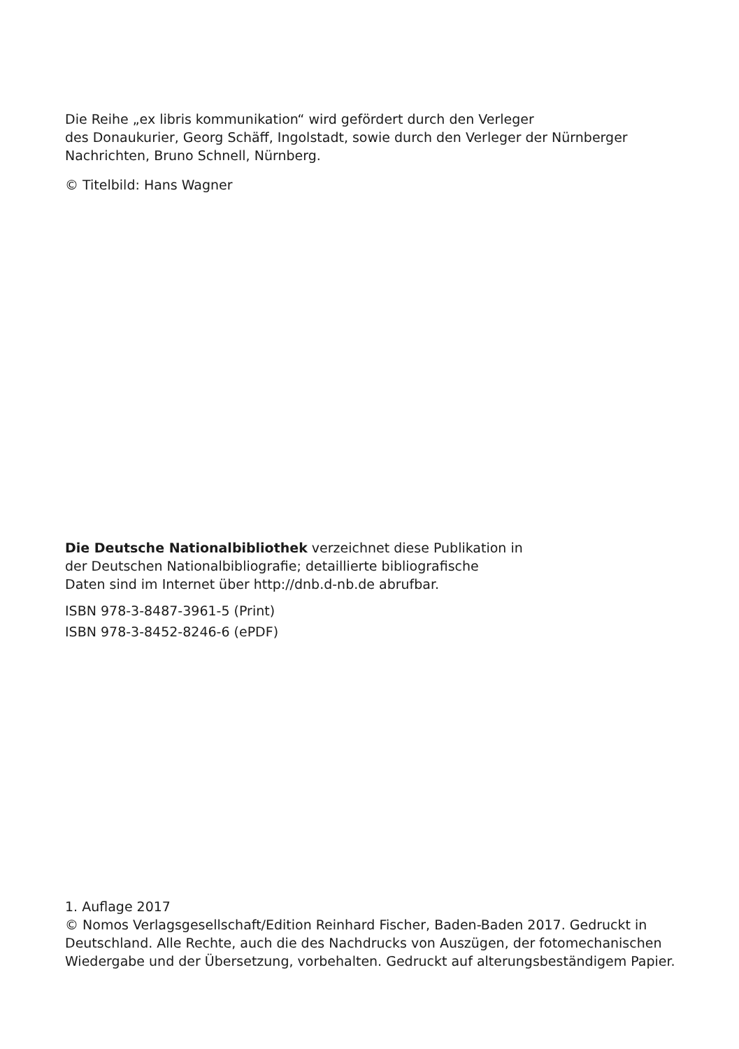Die Reihe „ex libris kommunikation“ wird gefördert durch den Verleger
des Donaukurier, Georg Schäff, Ingolstadt, sowie durch den Verleger der Nürnberger
Nachrichten, Bruno Schnell, Nürnberg.
© Titelbild: Hans Wagner
Die Deutsche Nationalbibliothek verzeichnet diese Publikation in
der Deutschen Nationalbibliografie; detaillierte bibliografische
Daten sind im Internet über http://dnb.d-nb.de abrufbar.
ISBN 978-3-8487-3961-5 (Print)
ISBN 978-3-8452-8246-6 (ePDF)
1. Auflage 2017
© Nomos Verlagsgesellschaft/Edition Reinhard Fischer, Baden-Baden 2017. Gedruckt in Deutschland. Alle Rechte, auch die des Nachdrucks von Auszügen, der fotomechanischen Wiedergabe und der Übersetzung, vorbehalten. Gedruckt auf alterungsbeständigem Papier.